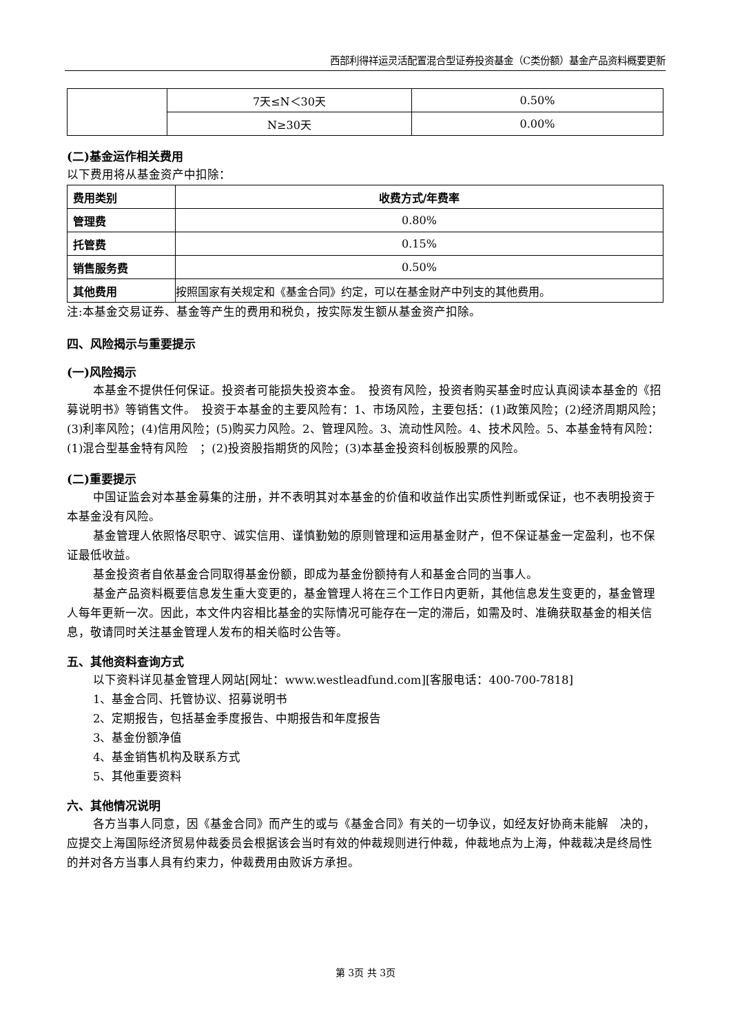西部利得祥运灵活配置混合型证券投资基金（C类份额）基金产品资料概要更新
| | 7天≤N＜30天 | 0.50% |
| | N≥30天 | 0.00% |
(二)基金运作相关费用
以下费用将从基金资产中扣除：
| 费用类别 | 收费方式/年费率 |
| --- | --- |
| 管理费 | 0.80% |
| 托管费 | 0.15% |
| 销售服务费 | 0.50% |
| 其他费用 | 按照国家有关规定和《基金合同》约定，可以在基金财产中列支的其他费用。 |
注:本基金交易证券、基金等产生的费用和税负，按实际发生额从基金资产扣除。
四、风险揭示与重要提示
(一)风险揭示
本基金不提供任何保证。投资者可能损失投资本金。　投资有风险，投资者购买基金时应认真阅读本基金的《招募说明书》等销售文件。　投资于本基金的主要风险有：1、市场风险，主要包括：(1)政策风险；(2)经济周期风险；(3)利率风险；(4)信用风险；(5)购买力风险。2、管理风险。3、流动性风险。4、技术风险。5、本基金特有风险：(1)混合型基金特有风险　；(2)投资股指期货的风险；(3)本基金投资科创板股票的风险。
(二)重要提示
中国证监会对本基金募集的注册，并不表明其对本基金的价值和收益作出实质性判断或保证，也不表明投资于本基金没有风险。
基金管理人依照恪尽职守、诚实信用、谨慎勤勉的原则管理和运用基金财产，但不保证基金一定盈利，也不保证最低收益。
基金投资者自依基金合同取得基金份额，即成为基金份额持有人和基金合同的当事人。
基金产品资料概要信息发生重大变更的，基金管理人将在三个工作日内更新，其他信息发生变更的，基金管理人每年更新一次。因此，本文件内容相比基金的实际情况可能存在一定的滞后，如需及时、准确获取基金的相关信息，敬请同时关注基金管理人发布的相关临时公告等。
五、其他资料查询方式
以下资料详见基金管理人网站[网址：www.westleadfund.com][客服电话：400-700-7818]
1、基金合同、托管协议、招募说明书
2、定期报告，包括基金季度报告、中期报告和年度报告
3、基金份额净值
4、基金销售机构及联系方式
5、其他重要资料
六、其他情况说明
各方当事人同意，因《基金合同》而产生的或与《基金合同》有关的一切争议，如经友好协商未能解　决的，应提交上海国际经济贸易仲裁委员会根据该会当时有效的仲裁规则进行仲裁，仲裁地点为上海，仲裁裁决是终局性的并对各方当事人具有约束力，仲裁费用由败诉方承担。
第 3页 共 3页